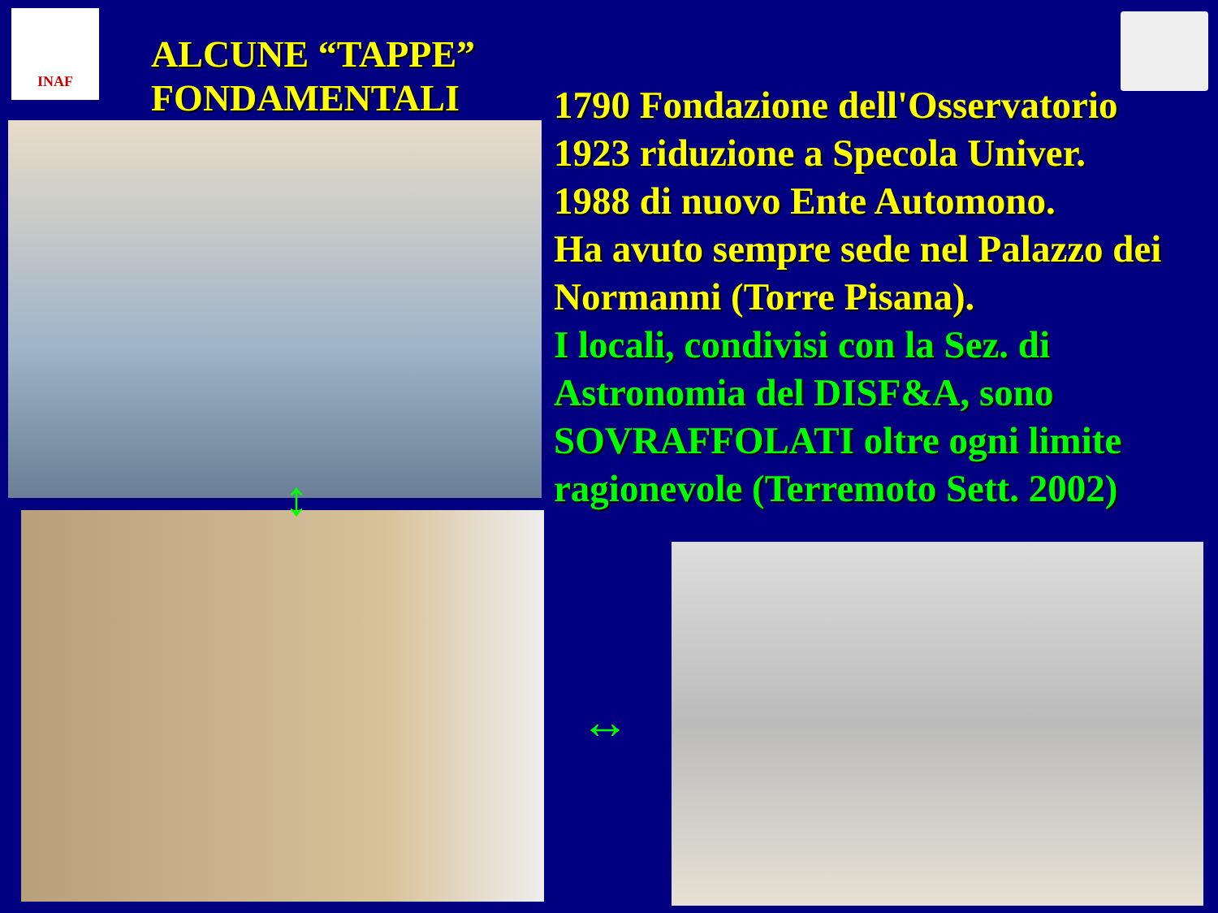INAF
ALCUNE “TAPPE”
FONDAMENTALI
1790 Fondazione dell'Osservatorio
1923 riduzione a Specola Univer.
1988 di nuovo Ente Automono.
Ha avuto sempre sede nel Palazzo dei Normanni (Torre Pisana).
I locali, condivisi con la Sez. di Astronomia del DISF&A, sono SOVRAFFOLATI oltre ogni limite ragionevole (Terremoto Sett. 2002)
↕
↔